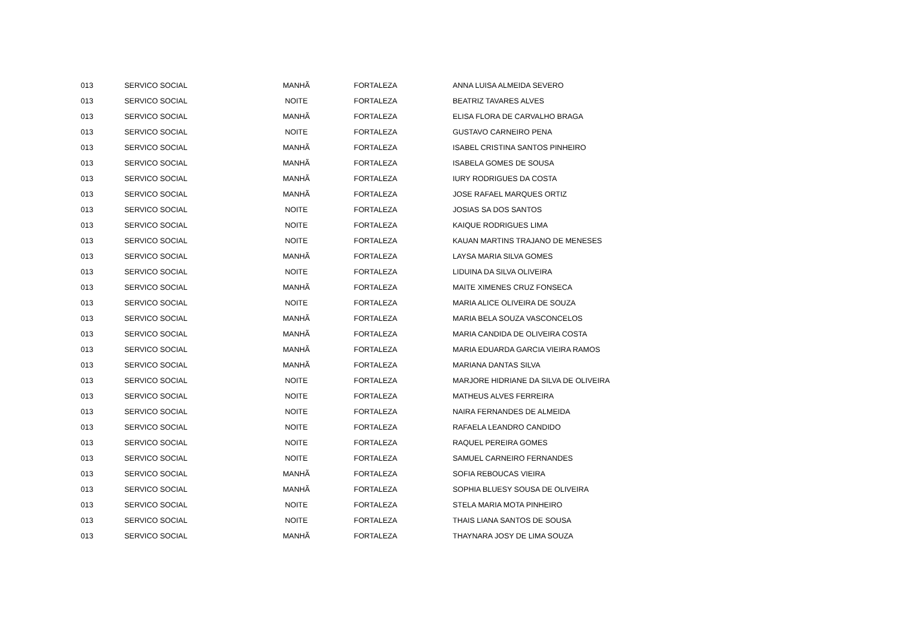| 013 | SERVICO SOCIAL | MANHÃ | FORTALEZA | ANNA LUISA ALMEIDA SEVERO |
| 013 | SERVICO SOCIAL | NOITE | FORTALEZA | BEATRIZ TAVARES ALVES |
| 013 | SERVICO SOCIAL | MANHÃ | FORTALEZA | ELISA FLORA DE CARVALHO BRAGA |
| 013 | SERVICO SOCIAL | NOITE | FORTALEZA | GUSTAVO CARNEIRO PENA |
| 013 | SERVICO SOCIAL | MANHÃ | FORTALEZA | ISABEL CRISTINA SANTOS PINHEIRO |
| 013 | SERVICO SOCIAL | MANHÃ | FORTALEZA | ISABELA GOMES DE SOUSA |
| 013 | SERVICO SOCIAL | MANHÃ | FORTALEZA | IURY RODRIGUES DA COSTA |
| 013 | SERVICO SOCIAL | MANHÃ | FORTALEZA | JOSE RAFAEL MARQUES ORTIZ |
| 013 | SERVICO SOCIAL | NOITE | FORTALEZA | JOSIAS SA DOS SANTOS |
| 013 | SERVICO SOCIAL | NOITE | FORTALEZA | KAIQUE RODRIGUES LIMA |
| 013 | SERVICO SOCIAL | NOITE | FORTALEZA | KAUAN MARTINS TRAJANO DE MENESES |
| 013 | SERVICO SOCIAL | MANHÃ | FORTALEZA | LAYSA MARIA SILVA GOMES |
| 013 | SERVICO SOCIAL | NOITE | FORTALEZA | LIDUINA DA SILVA OLIVEIRA |
| 013 | SERVICO SOCIAL | MANHÃ | FORTALEZA | MAITE XIMENES CRUZ FONSECA |
| 013 | SERVICO SOCIAL | NOITE | FORTALEZA | MARIA ALICE OLIVEIRA DE SOUZA |
| 013 | SERVICO SOCIAL | MANHÃ | FORTALEZA | MARIA BELA SOUZA VASCONCELOS |
| 013 | SERVICO SOCIAL | MANHÃ | FORTALEZA | MARIA CANDIDA DE OLIVEIRA COSTA |
| 013 | SERVICO SOCIAL | MANHÃ | FORTALEZA | MARIA EDUARDA GARCIA VIEIRA RAMOS |
| 013 | SERVICO SOCIAL | MANHÃ | FORTALEZA | MARIANA DANTAS SILVA |
| 013 | SERVICO SOCIAL | NOITE | FORTALEZA | MARJORE HIDRIANE DA SILVA DE OLIVEIRA |
| 013 | SERVICO SOCIAL | NOITE | FORTALEZA | MATHEUS ALVES FERREIRA |
| 013 | SERVICO SOCIAL | NOITE | FORTALEZA | NAIRA FERNANDES DE ALMEIDA |
| 013 | SERVICO SOCIAL | NOITE | FORTALEZA | RAFAELA LEANDRO CANDIDO |
| 013 | SERVICO SOCIAL | NOITE | FORTALEZA | RAQUEL PEREIRA GOMES |
| 013 | SERVICO SOCIAL | NOITE | FORTALEZA | SAMUEL CARNEIRO FERNANDES |
| 013 | SERVICO SOCIAL | MANHÃ | FORTALEZA | SOFIA REBOUCAS VIEIRA |
| 013 | SERVICO SOCIAL | MANHÃ | FORTALEZA | SOPHIA BLUESY SOUSA DE OLIVEIRA |
| 013 | SERVICO SOCIAL | NOITE | FORTALEZA | STELA MARIA MOTA PINHEIRO |
| 013 | SERVICO SOCIAL | NOITE | FORTALEZA | THAIS LIANA SANTOS DE SOUSA |
| 013 | SERVICO SOCIAL | MANHÃ | FORTALEZA | THAYNARA JOSY DE LIMA SOUZA |